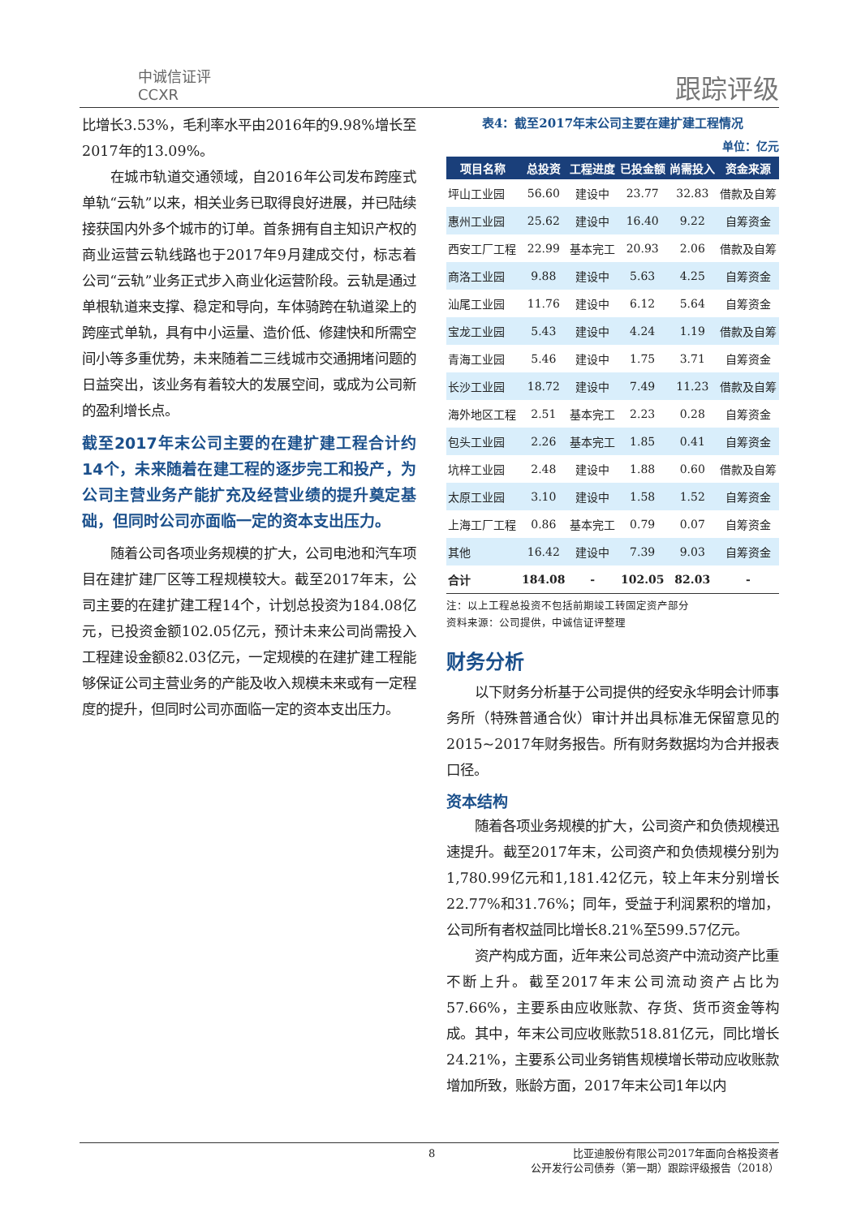中诚信证评
CCXR
跟踪评级
比增长3.53%，毛利率水平由2016年的9.98%增长至2017年的13.09%。
在城市轨道交通领域，自2016年公司发布跨座式单轨“云轨”以来，相关业务已取得良好进展，并已陆续接获国内外多个城市的订单。首条拥有自主知识产权的商业运营云轨线路也于2017年9月建成交付，标志着公司“云轨”业务正式步入商业化运营阶段。云轨是通过单根轨道来支撑、稳定和导向，车体骑跨在轨道梁上的跨座式单轨，具有中小运量、造价低、修建快和所需空间小等多重优势，未来随着二三线城市交通拥堵问题的日益突出，该业务有着较大的发展空间，或成为公司新的盈利增长点。
截至2017年末公司主要的在建扩建工程合计约14个，未来随着在建工程的逐步完工和投产，为公司主营业务产能扩充及经营业绩的提升奠定基础，但同时公司亦面临一定的资本支出压力。
随着公司各项业务规模的扩大，公司电池和汽车项目在建扩建厂区等工程规模较大。截至2017年末，公司主要的在建扩建工程14个，计划总投资为184.08亿元，已投资金额102.05亿元，预计未来公司尚需投入工程建设金额82.03亿元，一定规模的在建扩建工程能够保证公司主营业务的产能及收入规模未来或有一定程度的提升，但同时公司亦面临一定的资本支出压力。
表4：截至2017年末公司主要在建扩建工程情况
单位：亿元
| 项目名称 | 总投资 | 工程进度 | 已投金额 | 尚需投入 | 资金来源 |
| --- | --- | --- | --- | --- | --- |
| 坪山工业园 | 56.60 | 建设中 | 23.77 | 32.83 | 借款及自筹 |
| 惠州工业园 | 25.62 | 建设中 | 16.40 | 9.22 | 自筹资金 |
| 西安工厂工程 | 22.99 | 基本完工 | 20.93 | 2.06 | 借款及自筹 |
| 商洛工业园 | 9.88 | 建设中 | 5.63 | 4.25 | 自筹资金 |
| 汕尾工业园 | 11.76 | 建设中 | 6.12 | 5.64 | 自筹资金 |
| 宝龙工业园 | 5.43 | 建设中 | 4.24 | 1.19 | 借款及自筹 |
| 青海工业园 | 5.46 | 建设中 | 1.75 | 3.71 | 自筹资金 |
| 长沙工业园 | 18.72 | 建设中 | 7.49 | 11.23 | 借款及自筹 |
| 海外地区工程 | 2.51 | 基本完工 | 2.23 | 0.28 | 自筹资金 |
| 包头工业园 | 2.26 | 基本完工 | 1.85 | 0.41 | 自筹资金 |
| 坑梓工业园 | 2.48 | 建设中 | 1.88 | 0.60 | 借款及自筹 |
| 太原工业园 | 3.10 | 建设中 | 1.58 | 1.52 | 自筹资金 |
| 上海工厂工程 | 0.86 | 基本完工 | 0.79 | 0.07 | 自筹资金 |
| 其他 | 16.42 | 建设中 | 7.39 | 9.03 | 自筹资金 |
| 合计 | 184.08 | - | 102.05 | 82.03 | - |
注：以上工程总投资不包括前期竣工转固定资产部分
资料来源：公司提供，中诚信证评整理
财务分析
以下财务分析基于公司提供的经安永华明会计师事务所（特殊普通合伙）审计并出具标准无保留意见的2015~2017年财务报告。所有财务数据均为合并报表口径。
资本结构
随着各项业务规模的扩大，公司资产和负债规模迅速提升。截至2017年末，公司资产和负债规模分别为1,780.99亿元和1,181.42亿元，较上年末分别增长22.77%和31.76%；同年，受益于利润累积的增加，公司所有者权益同比增长8.21%至599.57亿元。
资产构成方面，近年来公司总资产中流动资产比重不断上升。截至2017年末公司流动资产占比为57.66%，主要系由应收账款、存货、货币资金等构成。其中，年末公司应收账款518.81亿元，同比增长24.21%，主要系公司业务销售规模增长带动应收账款增加所致，账龄方面，2017年末公司1年以内
8
比亚迪股份有限公司2017年面向合格投资者
公开发行公司债券（第一期）跟踪评级报告（2018）